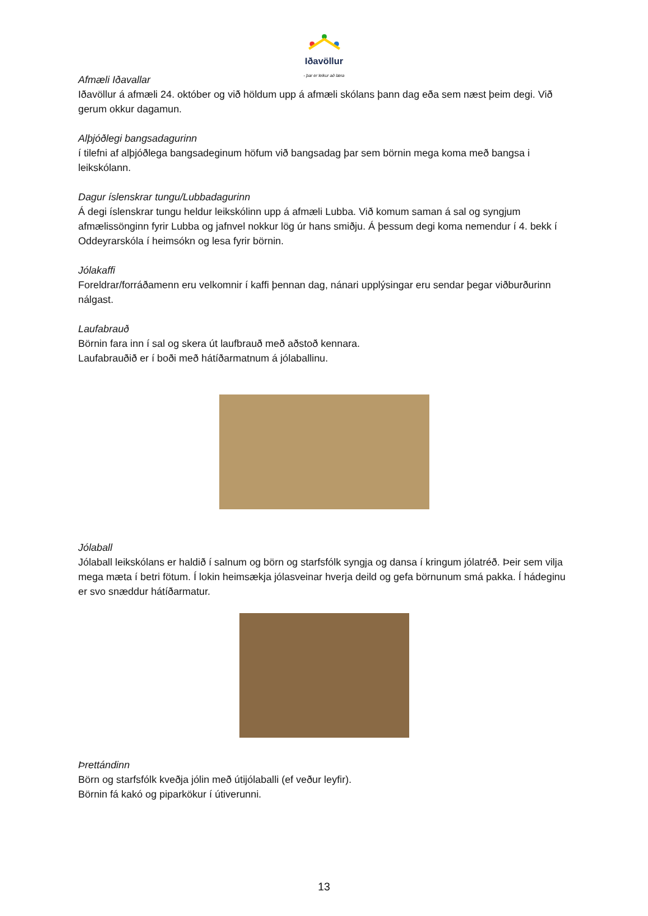Iðavöllur
- þar er leikur að læra
Afmæli Iðavallar
Iðavöllur á afmæli 24. október og við höldum upp á afmæli skólans þann dag eða sem næst þeim degi. Við gerum okkur dagamun.
Alþjóðlegi bangsadagurinn
í tilefni af alþjóðlega bangsadeginum höfum við bangsadag þar sem börnin mega koma með bangsa i leikskólann.
Dagur íslenskrar tungu/Lubbadagurinn
Á degi íslenskrar tungu heldur leikskólinn upp á afmæli Lubba. Við komum saman á sal og syngjum afmælissönginn fyrir Lubba og jafnvel nokkur lög úr hans smiðju. Á þessum degi koma nemendur í 4. bekk í Oddeyrarskóla í heimsókn og lesa fyrir börnin.
Jólakaffi
Foreldrar/forráðamenn eru velkomnir í kaffi þennan dag, nánari upplýsingar eru sendar þegar viðburðurinn nálgast.
Laufabrauð
Börnin fara inn í sal og skera út laufbrauð með aðstoð kennara.
Laufabrauðið er í boði með hátíðarmatnum á jólaballinu.
Jólaball
Jólaball leikskólans er haldið í salnum og börn og starfsfólk syngja og dansa í kringum jólatréð. Þeir sem vilja mega mæta í betri fötum. Í lokin heimsækja jólasveinar hverja deild og gefa börnunum smá pakka. Í hádeginu er svo snæddur hátíðarmatur.
Þrettándinn
Börn og starfsfólk kveðja jólin með útijólaballi (ef veður leyfir).
Börnin fá kakó og piparkökur í útiverunni.
13